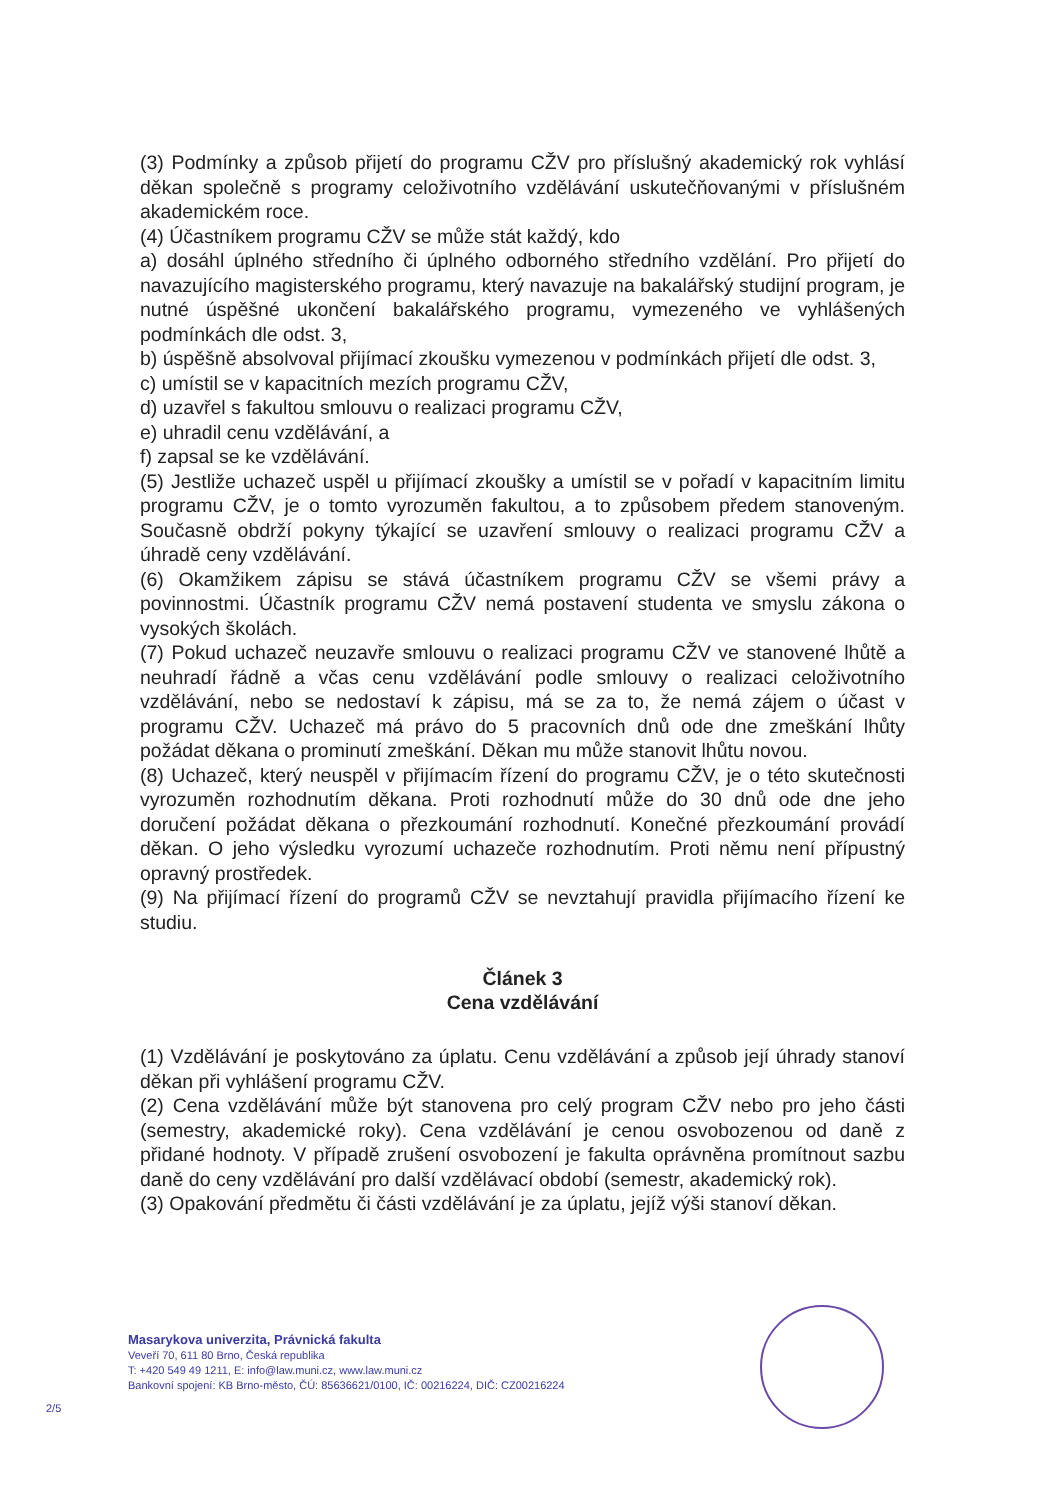(3) Podmínky a způsob přijetí do programu CŽV pro příslušný akademický rok vyhlásí děkan společně s programy celoživotního vzdělávání uskutečňovanými v příslušném akademickém roce.
(4) Účastníkem programu CŽV se může stát každý, kdo
a) dosáhl úplného středního či úplného odborného středního vzdělání. Pro přijetí do navazujícího magisterského programu, který navazuje na bakalářský studijní program, je nutné úspěšné ukončení bakalářského programu, vymezeného ve vyhlášených podmínkách dle odst. 3,
b) úspěšně absolvoval přijímací zkoušku vymezenou v podmínkách přijetí dle odst. 3,
c) umístil se v kapacitních mezích programu CŽV,
d) uzavřel s fakultou smlouvu o realizaci programu CŽV,
e) uhradil cenu vzdělávání, a
f) zapsal se ke vzdělávání.
(5) Jestliže uchazeč uspěl u přijímací zkoušky a umístil se v pořadí v kapacitním limitu programu CŽV, je o tomto vyrozuměn fakultou, a to způsobem předem stanoveným. Současně obdrží pokyny týkající se uzavření smlouvy o realizaci programu CŽV a úhradě ceny vzdělávání.
(6) Okamžikem zápisu se stává účastníkem programu CŽV se všemi právy a povinnostmi. Účastník programu CŽV nemá postavení studenta ve smyslu zákona o vysokých školách.
(7) Pokud uchazeč neuzavře smlouvu o realizaci programu CŽV ve stanovené lhůtě a neuhradí řádně a včas cenu vzdělávání podle smlouvy o realizaci celoživotního vzdělávání, nebo se nedostaví k zápisu, má se za to, že nemá zájem o účast v programu CŽV. Uchazeč má právo do 5 pracovních dnů ode dne zmeškání lhůty požádat děkana o prominutí zmeškání. Děkan mu může stanovit lhůtu novou.
(8) Uchazeč, který neuspěl v přijímacím řízení do programu CŽV, je o této skutečnosti vyrozuměn rozhodnutím děkana. Proti rozhodnutí může do 30 dnů ode dne jeho doručení požádat děkana o přezkoumání rozhodnutí. Konečné přezkoumání provádí děkan. O jeho výsledku vyrozumí uchazeče rozhodnutím. Proti němu není přípustný opravný prostředek.
(9) Na přijímací řízení do programů CŽV se nevztahují pravidla přijímacího řízení ke studiu.
Článek 3
Cena vzdělávání
(1) Vzdělávání je poskytováno za úplatu. Cenu vzdělávání a způsob její úhrady stanoví děkan při vyhlášení programu CŽV.
(2) Cena vzdělávání může být stanovena pro celý program CŽV nebo pro jeho části (semestry, akademické roky). Cena vzdělávání je cenou osvobozenou od daně z přidané hodnoty. V případě zrušení osvobození je fakulta oprávněna promítnout sazbu daně do ceny vzdělávání pro další vzdělávací období (semestr, akademický rok).
(3) Opakování předmětu či části vzdělávání je za úplatu, jejíž výši stanoví děkan.
Masarykova univerzita, Právnická fakulta
Veveří 70, 611 80 Brno, Česká republika
T: +420 549 49 1211, E: info@law.muni.cz, www.law.muni.cz
Bankovní spojení: KB Brno-město, ČÚ: 85636621/0100, IČ: 00216224, DIČ: CZ00216224
2/5